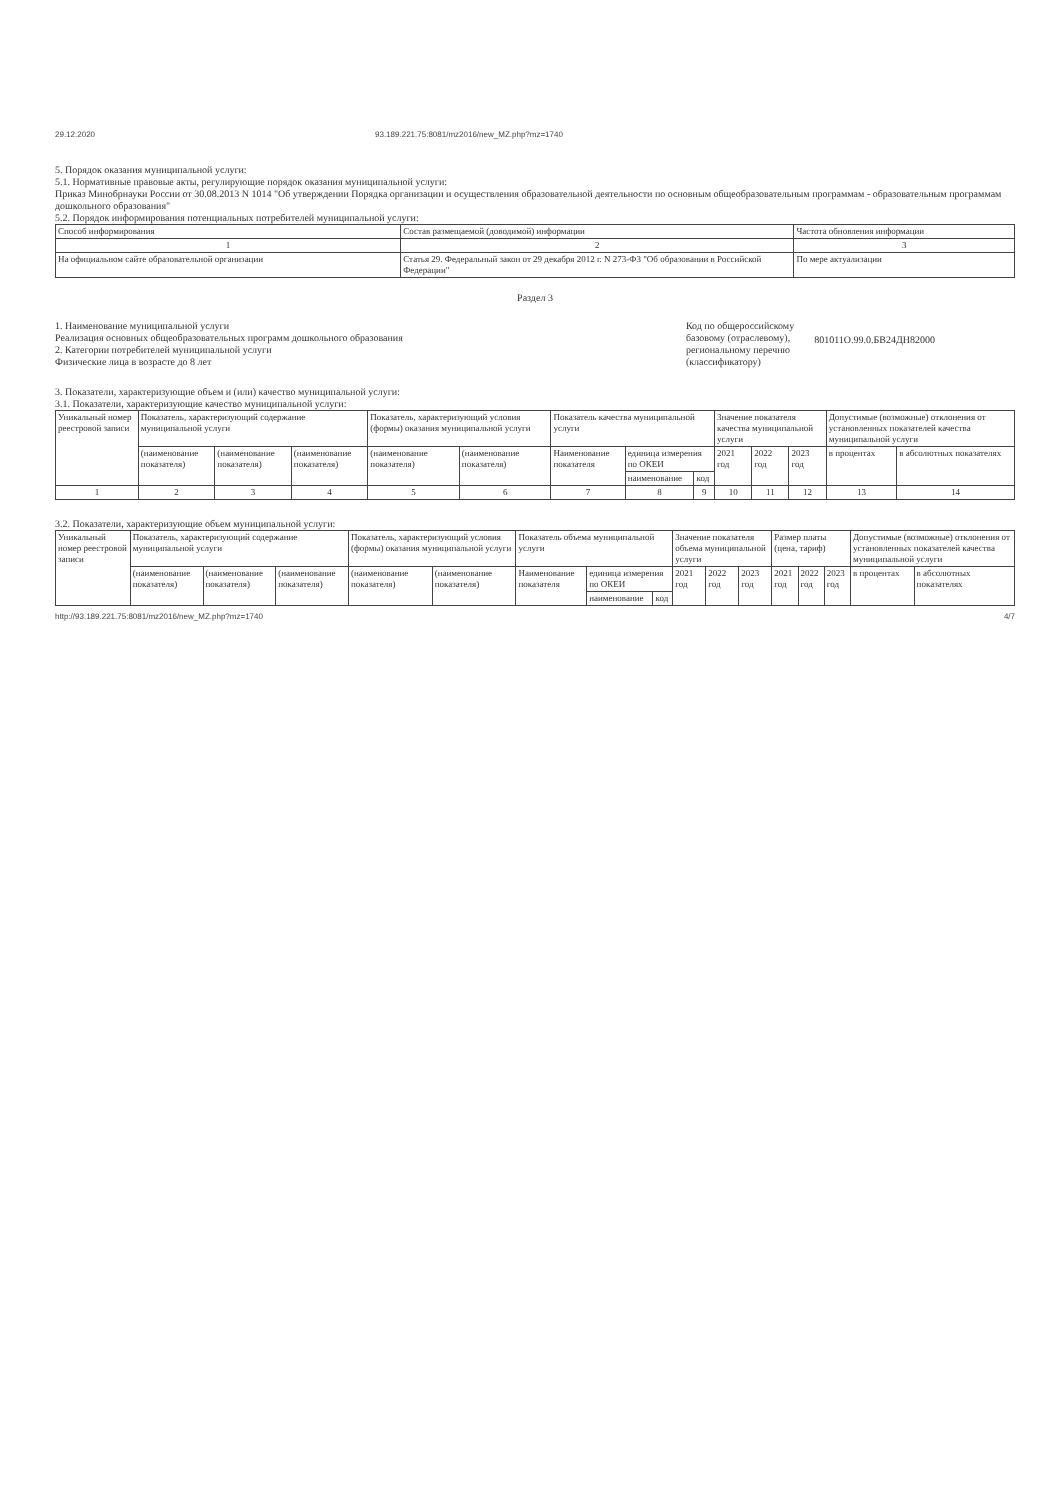29.12.2020 93.189.221.75:8081/mz2016/new_MZ.php?mz=1740
5. Порядок оказания муниципальной услуги:
5.1. Нормативные правовые акты, регулирующие порядок оказания муниципальной услуги:
Приказ Минобрнауки России от 30.08.2013 N 1014 "Об утверждении Порядка организации и осуществления образовательной деятельности по основным общеобразовательным программам - образовательным программам дошкольного образования"
5.2. Порядок информирования потенциальных потребителей муниципальной услуги:
| Способ информирования | Состав размещаемой (доводимой) информации | Частота обновления информации |
| --- | --- | --- |
| 1 | 2 | 3 |
| На официальном сайте образовательной организации | Статья 29. Федеральный закон от 29 декабря 2012 г. N 273-ФЗ "Об образовании в Российской Федерации" | По мере актуализации |
Раздел 3
1. Наименование муниципальной услуги
Реализация основных общеобразовательных программ дошкольного образования
2. Категории потребителей муниципальной услуги
Физические лица в возрасте до 8 лет
Код по общероссийскому
базовому (отраслевому),
региональному перечню
(классификатору)
801011О.99.0.БВ24ДН82000
3. Показатели, характеризующие объем и (или) качество муниципальной услуги:
3.1. Показатели, характеризующие качество муниципальной услуги:
| Уникальный номер реестровой записи | Показатель, характеризующий содержание муниципальной услуги | | | Показатель, характеризующий условия (формы) оказания муниципальной услуги | | Показатель качества муниципальной услуги | | | Значение показателя качества муниципальной услуги | | | Допустимые (возможные) отклонения от установленных показателей качества муниципальной услуги | |
| --- | --- | --- | --- | --- | --- | --- | --- | --- | --- | --- | --- | --- | --- |
| | (наименование показателя) | (наименование показателя) | (наименование показателя) | (наименование показателя) | (наименование показателя) | Наименование показателя | единица измерения по ОКЕИ | | 2021 год | 2022 год | 2023 год | в процентах | в абсолютных показателях |
| | | | | | | | наименование | код | | | | | |
| 1 | 2 | 3 | 4 | 5 | 6 | 7 | 8 | 9 | 10 | 11 | 12 | 13 | 14 |
3.2. Показатели, характеризующие объем муниципальной услуги:
| Уникальный номер реестровой записи | Показатель, характеризующий содержание муниципальной услуги | | | Показатель, характеризующий условия (формы) оказания муниципальной услуги | | Показатель объема муниципальной услуги | | | Значение показателя объема муниципальной услуги | | | Размер платы (цена, тариф) | | | Допустимые (возможные) отклонения от установленных показателей качества муниципальной услуги | |
| --- | --- | --- | --- | --- | --- | --- | --- | --- | --- | --- | --- | --- | --- | --- | --- | --- |
| | (наименование показателя) | (наименование показателя) | (наименование показателя) | (наименование показателя) | (наименование показателя) | Наименование показателя | единица измерения по ОКЕИ | | 2021 год | 2022 год | 2023 год | 2021 год | 2022 год | 2023 год | в процентах | в абсолютных показателях |
| | | | | | | | наименование | код | | | | | | | | |
http://93.189.221.75:8081/mz2016/new_MZ.php?mz=1740 4/7